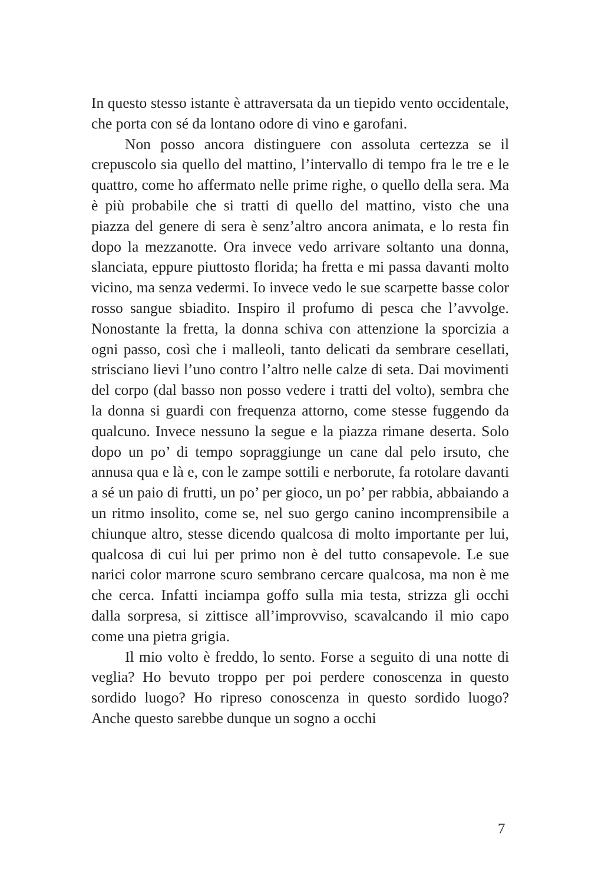In questo stesso istante è attraversata da un tiepido vento occidentale, che porta con sé da lontano odore di vino e garofani.
Non posso ancora distinguere con assoluta certezza se il crepuscolo sia quello del mattino, l’intervallo di tempo fra le tre e le quattro, come ho affermato nelle prime righe, o quello della sera. Ma è più probabile che si tratti di quello del mattino, visto che una piazza del genere di sera è senz’altro ancora animata, e lo resta fin dopo la mezzanotte. Ora invece vedo arrivare soltanto una donna, slanciata, eppure piuttosto florida; ha fretta e mi passa davanti molto vicino, ma senza vedermi. Io invece vedo le sue scarpette basse color rosso sangue sbiadito. Inspiro il profumo di pesca che l’avvolge. Nonostante la fretta, la donna schiva con attenzione la sporcizia a ogni passo, così che i malleoli, tanto delicati da sembrare cesellati, strisciano lievi l’uno contro l’altro nelle calze di seta. Dai movimenti del corpo (dal basso non posso vedere i tratti del volto), sembra che la donna si guardi con frequenza attorno, come stesse fuggendo da qualcuno. Invece nessuno la segue e la piazza rimane deserta. Solo dopo un po’ di tempo sopraggiunge un cane dal pelo irsuto, che annusa qua e là e, con le zampe sottili e nerborute, fa rotolare davanti a sé un paio di frutti, un po’ per gioco, un po’ per rabbia, abbaiando a un ritmo insolito, come se, nel suo gergo canino incomprensibile a chiunque altro, stesse dicendo qualcosa di molto importante per lui, qualcosa di cui lui per primo non è del tutto consapevole. Le sue narici color marrone scuro sembrano cercare qualcosa, ma non è me che cerca. Infatti inciampa goffo sulla mia testa, strizza gli occhi dalla sorpresa, si zittisce all’improvviso, scavalcando il mio capo come una pietra grigia.
Il mio volto è freddo, lo sento. Forse a seguito di una notte di veglia? Ho bevuto troppo per poi perdere conoscenza in questo sordido luogo? Ho ripreso conoscenza in questo sordido luogo? Anche questo sarebbe dunque un sogno a occhi
7